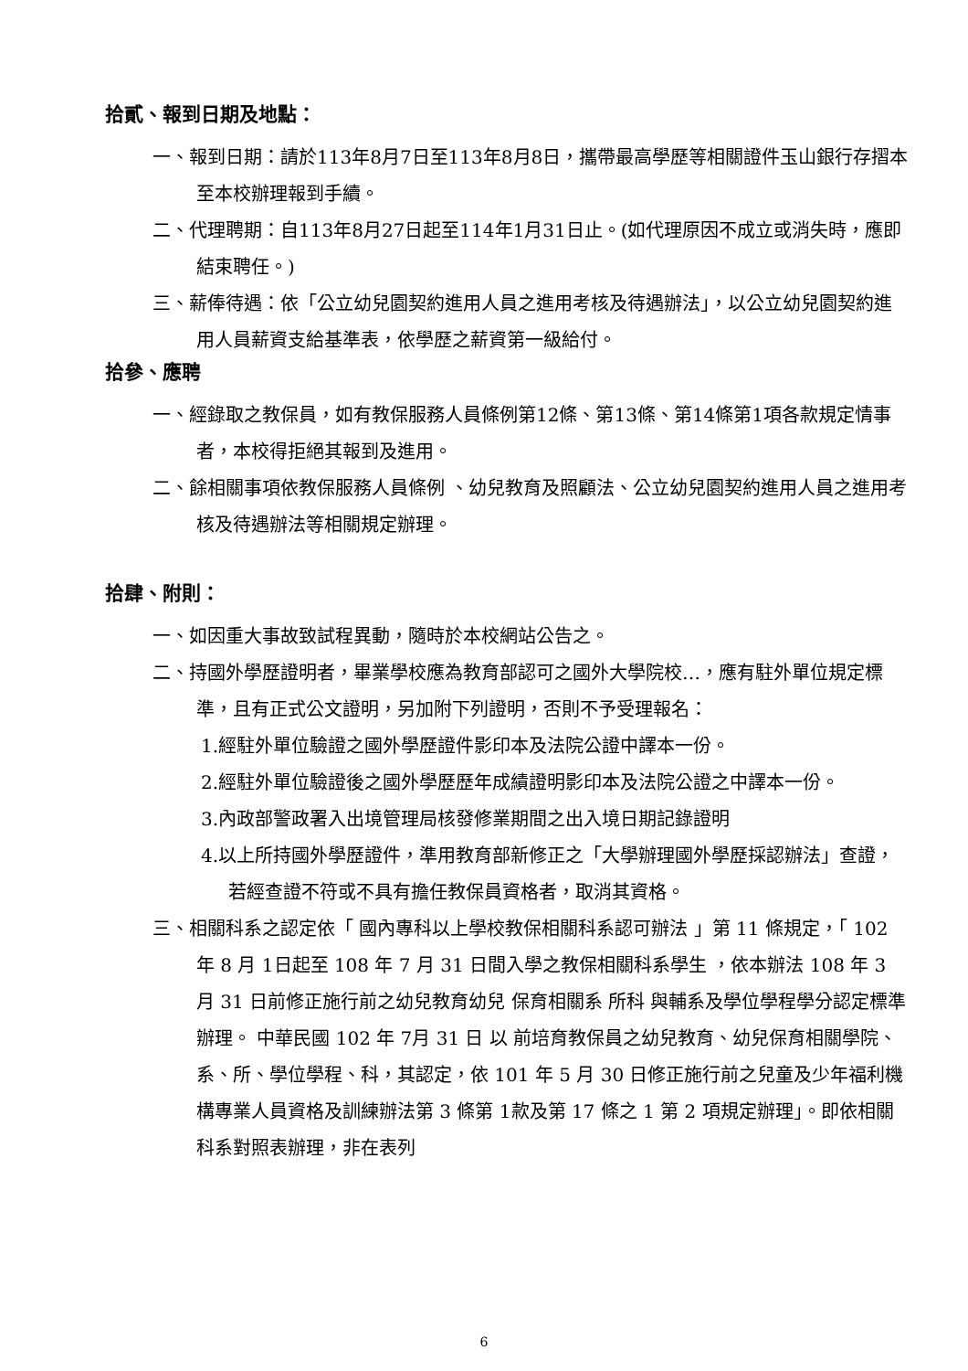拾貳、報到日期及地點：
一、報到日期：請於113年8月7日至113年8月8日，攜帶最高學歷等相關證件玉山銀行存摺本至本校辦理報到手續。
二、代理聘期：自113年8月27日起至114年1月31日止。(如代理原因不成立或消失時，應即結束聘任。)
三、薪俸待遇：依「公立幼兒園契約進用人員之進用考核及待遇辦法」，以公立幼兒園契約進用人員薪資支給基準表，依學歷之薪資第一級給付。
拾參、應聘
一、經錄取之教保員，如有教保服務人員條例第12條、第13條、第14條第1項各款規定情事者，本校得拒絕其報到及進用。
二、餘相關事項依教保服務人員條例 、幼兒教育及照顧法、公立幼兒園契約進用人員之進用考核及待遇辦法等相關規定辦理。
拾肆、附則：
一、如因重大事故致試程異動，隨時於本校網站公告之。
二、持國外學歷證明者，畢業學校應為教育部認可之國外大學院校…，應有駐外單位規定標準，且有正式公文證明，另加附下列證明，否則不予受理報名：
1.經駐外單位驗證之國外學歷證件影印本及法院公證中譯本一份。
2.經駐外單位驗證後之國外學歷歷年成績證明影印本及法院公證之中譯本一份。
3.內政部警政署入出境管理局核發修業期間之出入境日期記錄證明
4.以上所持國外學歷證件，準用教育部新修正之「大學辦理國外學歷採認辦法」查證，若經查證不符或不具有擔任教保員資格者，取消其資格。
三、相關科系之認定依「 國內專科以上學校教保相關科系認可辦法 」第 11 條規定，「 102 年 8 月 1日起至 108 年 7 月 31 日間入學之教保相關科系學生 ，依本辦法 108 年 3 月 31 日前修正施行前之幼兒教育幼兒 保育相關系 所科 與輔系及學位學程學分認定標準辦理。 中華民國 102 年 7月 31 日 以 前培育教保員之幼兒教育、幼兒保育相關學院、系、所、學位學程、科，其認定，依 101 年 5 月 30 日修正施行前之兒童及少年福利機構專業人員資格及訓練辦法第 3 條第 1款及第 17 條之 1 第 2 項規定辦理」。即依相關科系對照表辦理，非在表列
6